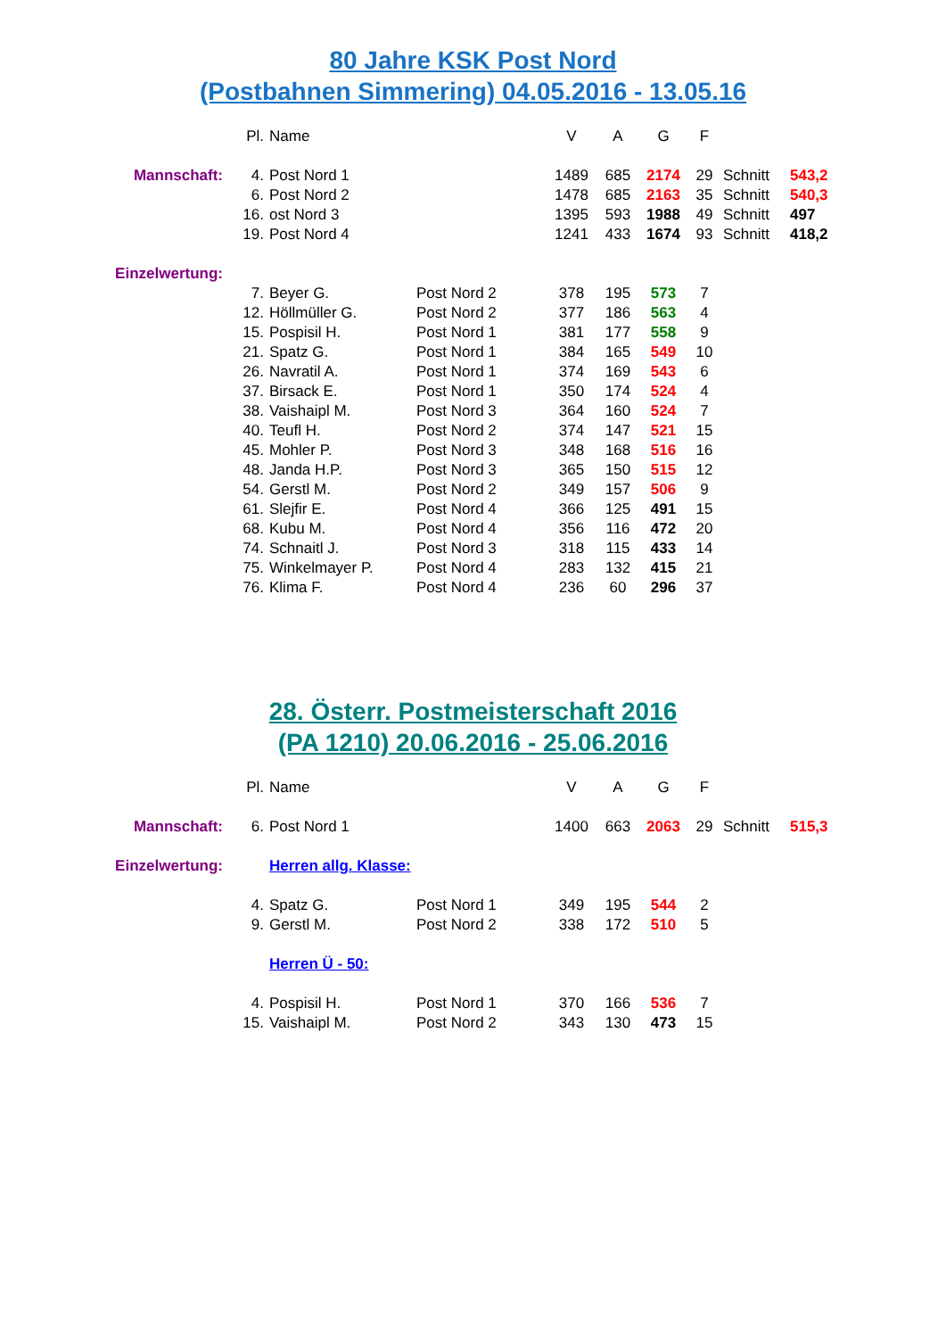80 Jahre KSK Post Nord
(Postbahnen Simmering) 04.05.2016 - 13.05.16
| | Pl. | Name | | V | A | G | F | | |
| Mannschaft: | 4. | Post Nord 1 | | 1489 | 685 | 2174 | 29 | Schnitt | 543,2 |
| | 6. | Post Nord 2 | | 1478 | 685 | 2163 | 35 | Schnitt | 540,3 |
| | 16. | ost Nord 3 | | 1395 | 593 | 1988 | 49 | Schnitt | 497 |
| | 19. | Post Nord 4 | | 1241 | 433 | 1674 | 93 | Schnitt | 418,2 |
| Einzelwertung: | | | | | | | | | |
| | 7. | Beyer G. | Post Nord 2 | 378 | 195 | 573 | 7 | | |
| | 12. | Höllmüller G. | Post Nord 2 | 377 | 186 | 563 | 4 | | |
| | 15. | Pospisil H. | Post Nord 1 | 381 | 177 | 558 | 9 | | |
| | 21. | Spatz G. | Post Nord 1 | 384 | 165 | 549 | 10 | | |
| | 26. | Navratil A. | Post Nord 1 | 374 | 169 | 543 | 6 | | |
| | 37. | Birsack E. | Post Nord 1 | 350 | 174 | 524 | 4 | | |
| | 38. | Vaishaipl M. | Post Nord 3 | 364 | 160 | 524 | 7 | | |
| | 40. | Teufl H. | Post Nord 2 | 374 | 147 | 521 | 15 | | |
| | 45. | Mohler P. | Post Nord 3 | 348 | 168 | 516 | 16 | | |
| | 48. | Janda H.P. | Post Nord 3 | 365 | 150 | 515 | 12 | | |
| | 54. | Gerstl M. | Post Nord 2 | 349 | 157 | 506 | 9 | | |
| | 61. | Slejfir E. | Post Nord 4 | 366 | 125 | 491 | 15 | | |
| | 68. | Kubu M. | Post Nord 4 | 356 | 116 | 472 | 20 | | |
| | 74. | Schnaitl J. | Post Nord 3 | 318 | 115 | 433 | 14 | | |
| | 75. | Winkelmayer P. | Post Nord 4 | 283 | 132 | 415 | 21 | | |
| | 76. | Klima F. | Post Nord 4 | 236 | 60 | 296 | 37 | | |
28. Österr. Postmeisterschaft 2016
(PA 1210) 20.06.2016 - 25.06.2016
| | Pl. | Name | | V | A | G | F | | |
| Mannschaft: | 6. | Post Nord 1 | | 1400 | 663 | 2063 | 29 | Schnitt | 515,3 |
| Einzelwertung: | | Herren allg. Klasse: | | | | | | | |
| | 4. | Spatz G. | Post Nord 1 | 349 | 195 | 544 | 2 | | |
| | 9. | Gerstl M. | Post Nord 2 | 338 | 172 | 510 | 5 | | |
| | | Herren Ü - 50: | | | | | | | |
| | 4. | Pospisil H. | Post Nord 1 | 370 | 166 | 536 | 7 | | |
| | 15. | Vaishaipl M. | Post Nord 2 | 343 | 130 | 473 | 15 | | |